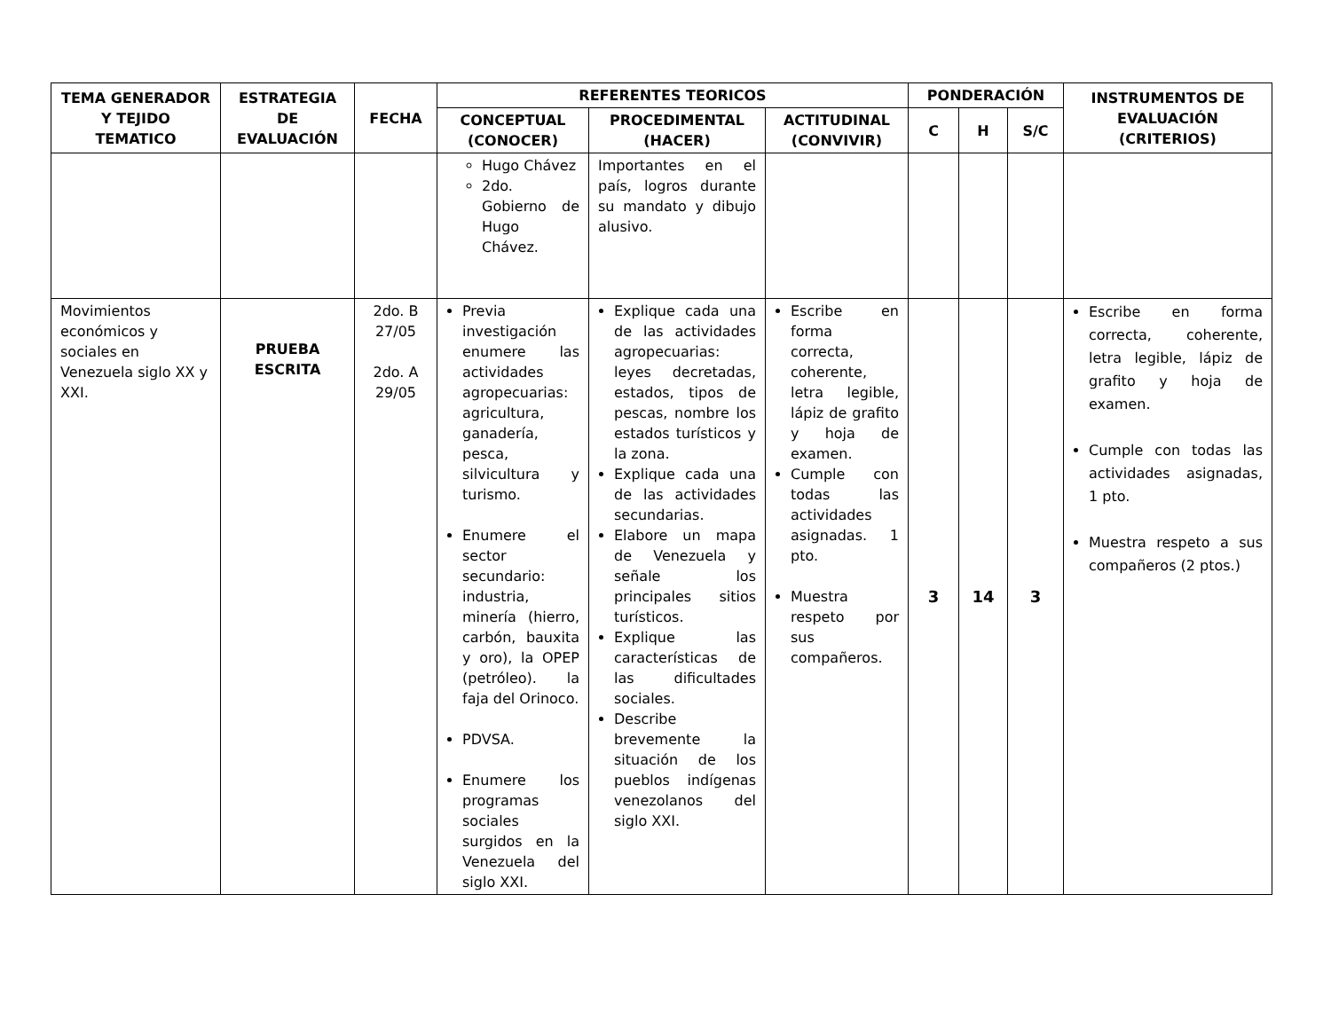| TEMA GENERADOR Y TEJIDO TEMATICO | ESTRATEGIA DE EVALUACIÓN | FECHA | REFERENTES TEORICOS | | | PONDERACIÓN | | | INSTRUMENTOS DE EVALUACIÓN (CRITERIOS) |
| --- | --- | --- | --- | --- | --- | --- | --- | --- | --- |
| | | | CONCEPTUAL (CONOCER) | PROCEDIMENTAL (HACER) | ACTITUDINAL (CONVIVIR) | C | H | S/C | |
| | | | Hugo Chávez 2do. Gobierno de Hugo Chávez. | Importantes en el país, logros durante su mandato y dibujo alusivo. | | | | | |
| Movimientos económicos y sociales en Venezuela siglo XX y XXI. | PRUEBA ESCRITA | 2do. B 27/05 2do. A 29/05 | Previa investigación enumere las actividades agropecuarias: agricultura, ganadería, pesca, silvicultura y turismo. Enumere el sector secundario: industria, minería (hierro, carbón, bauxita y oro), la OPEP (petróleo). la faja del Orinoco. PDVSA. Enumere los programas sociales surgidos en la Venezuela del siglo XXI. | Explique cada una de las actividades agropecuarias: leyes decretadas, estados, tipos de pescas, nombre los estados turísticos y la zona. Explique cada una de las actividades secundarias. Elabore un mapa de Venezuela y señale los principales sitios turísticos. Explique las características de las dificultades sociales. Describe brevemente la situación de los pueblos indígenas venezolanos del siglo XXI. | Escribe en forma correcta, coherente, letra legible, lápiz de grafito y hoja de examen. Cumple con todas las actividades asignadas. 1 pto. Muestra respeto por sus compañeros. | 3 | 14 | 3 | Escribe en forma correcta, coherente, letra legible, lápiz de grafito y hoja de examen. Cumple con todas las actividades asignadas, 1 pto. Muestra respeto a sus compañeros (2 ptos.) |